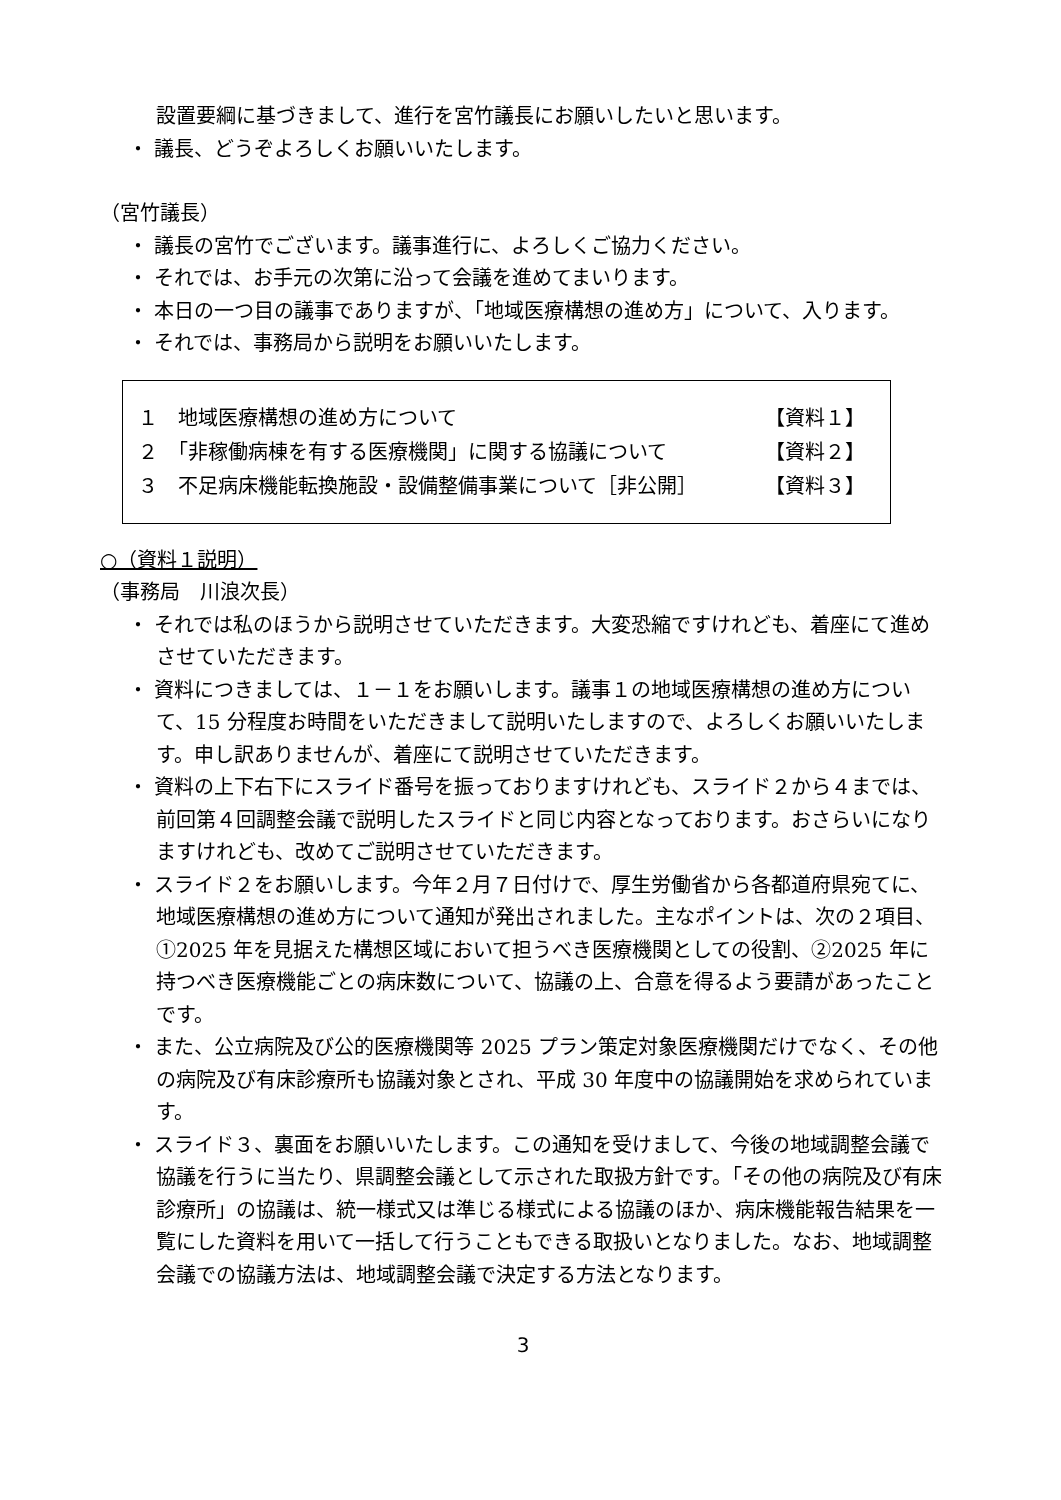設置要綱に基づきまして、進行を宮竹議長にお願いしたいと思います。
・ 議長、どうぞよろしくお願いいたします。
（宮竹議長）
・ 議長の宮竹でございます。議事進行に、よろしくご協力ください。
・ それでは、お手元の次第に沿って会議を進めてまいります。
・ 本日の一つ目の議事でありますが、「地域医療構想の進め方」について、入ります。
・ それでは、事務局から説明をお願いいたします。
１　地域医療構想の進め方について 【資料１】
２　「非稼働病棟を有する医療機関」に関する協議について 【資料２】
３　不足病床機能転換施設・設備整備事業について［非公開］ 【資料３】
○（資料１説明）
（事務局　川浪次長）
・ それでは私のほうから説明させていただきます。大変恐縮ですけれども、着座にて進めさせていただきます。
・ 資料につきましては、１－１をお願いします。議事１の地域医療構想の進め方について、15 分程度お時間をいただきまして説明いたしますので、よろしくお願いいたします。申し訳ありませんが、着座にて説明させていただきます。
・ 資料の上下右下にスライド番号を振っておりますけれども、スライド２から４までは、前回第４回調整会議で説明したスライドと同じ内容となっております。おさらいになりますけれども、改めてご説明させていただきます。
・ スライド２をお願いします。今年２月７日付けで、厚生労働省から各都道府県宛てに、地域医療構想の進め方について通知が発出されました。主なポイントは、次の２項目、①2025 年を見据えた構想区域において担うべき医療機関としての役割、②2025 年に持つべき医療機能ごとの病床数について、協議の上、合意を得るよう要請があったことです。
・ また、公立病院及び公的医療機関等 2025 プラン策定対象医療機関だけでなく、その他の病院及び有床診療所も協議対象とされ、平成 30 年度中の協議開始を求められています。
・ スライド３、裏面をお願いいたします。この通知を受けまして、今後の地域調整会議で協議を行うに当たり、県調整会議として示された取扱方針です。「その他の病院及び有床診療所」の協議は、統一様式又は準じる様式による協議のほか、病床機能報告結果を一覧にした資料を用いて一括して行うこともできる取扱いとなりました。なお、地域調整会議での協議方法は、地域調整会議で決定する方法となります。
3